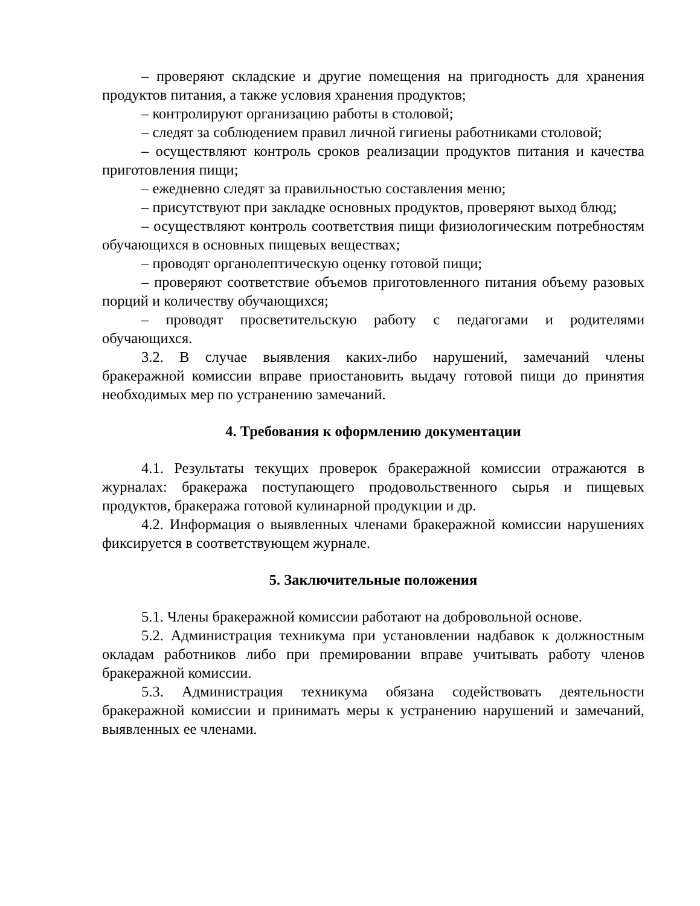– проверяют складские и другие помещения на пригодность для хранения продуктов питания, а также условия хранения продуктов;
– контролируют организацию работы в столовой;
– следят за соблюдением правил личной гигиены работниками столовой;
– осуществляют контроль сроков реализации продуктов питания и качества приготовления пищи;
– ежедневно следят за правильностью составления меню;
– присутствуют при закладке основных продуктов, проверяют выход блюд;
– осуществляют контроль соответствия пищи физиологическим потребностям обучающихся в основных пищевых веществах;
– проводят органолептическую оценку готовой пищи;
– проверяют соответствие объемов приготовленного питания объему разовых порций и количеству обучающихся;
– проводят просветительскую работу с педагогами и родителями обучающихся.
3.2. В случае выявления каких-либо нарушений, замечаний члены бракеражной комиссии вправе приостановить выдачу готовой пищи до принятия необходимых мер по устранению замечаний.
4. Требования к оформлению документации
4.1. Результаты текущих проверок бракеражной комиссии отражаются в журналах: бракеража поступающего продовольственного сырья и пищевых продуктов, бракеража готовой кулинарной продукции и др.
4.2. Информация о выявленных членами бракеражной комиссии нарушениях фиксируется в соответствующем журнале.
5. Заключительные положения
5.1. Члены бракеражной комиссии работают на добровольной основе.
5.2. Администрация техникума при установлении надбавок к должностным окладам работников либо при премировании вправе учитывать работу членов бракеражной комиссии.
5.3. Администрация техникума обязана содействовать деятельности бракеражной комиссии и принимать меры к устранению нарушений и замечаний, выявленных ее членами.